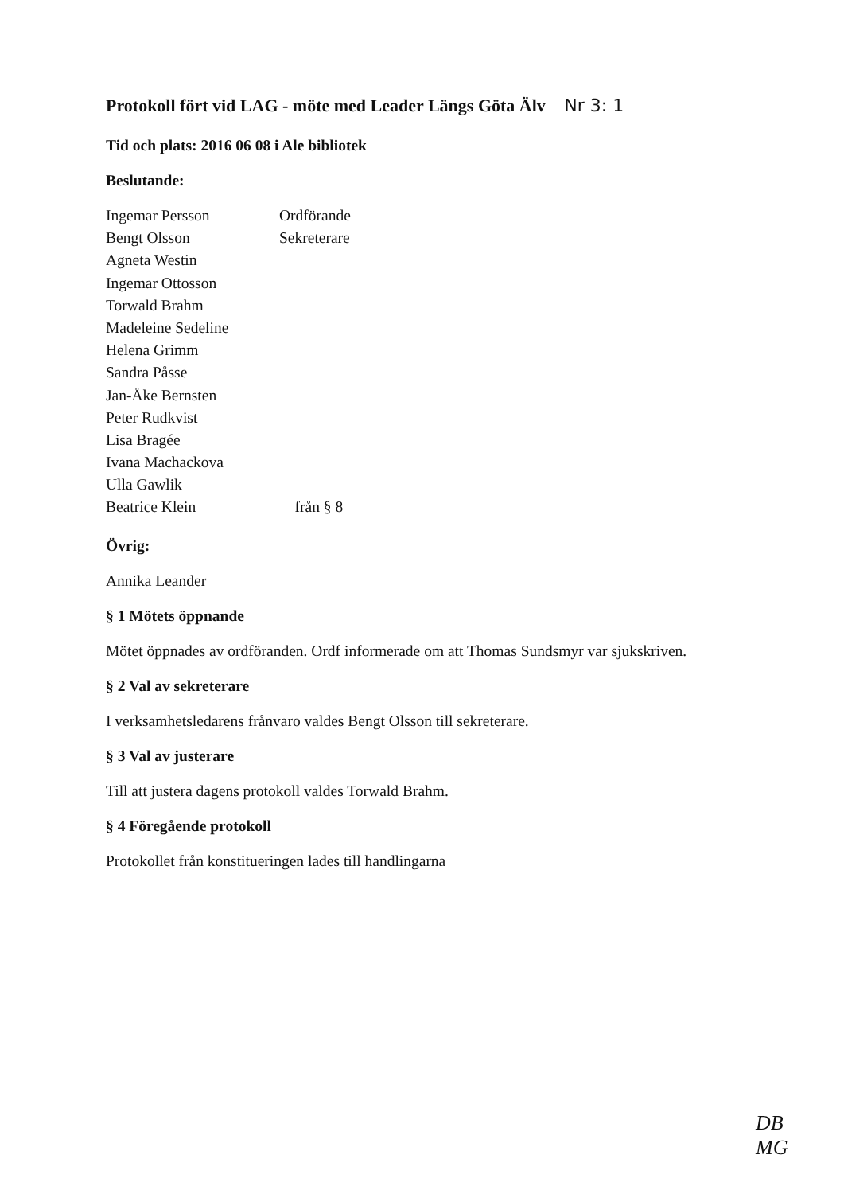Protokoll fört vid LAG - möte med Leader Längs Göta Älv Nr 3: 1
Tid och plats: 2016 06 08 i Ale bibliotek
Beslutande:
| Ingemar Persson | Ordförande |
| Bengt Olsson | Sekreterare |
| Agneta Westin | |
| Ingemar Ottosson | |
| Torwald Brahm | |
| Madeleine Sedeline | |
| Helena Grimm | |
| Sandra Påsse | |
| Jan-Åke Bernsten | |
| Peter Rudkvist | |
| Lisa Bragée | |
| Ivana Machackova | |
| Ulla Gawlik | |
| Beatrice Klein | från § 8 |
Övrig:
Annika Leander
§ 1 Mötets öppnande
Mötet öppnades av ordföranden. Ordf informerade om att Thomas Sundsmyr var sjukskriven.
§ 2 Val av sekreterare
I verksamhetsledarens frånvaro valdes Bengt Olsson till sekreterare.
§ 3 Val av justerare
Till att justera dagens protokoll valdes Torwald Brahm.
§ 4 Föregående protokoll
Protokollet från konstitueringen lades till handlingarna
DB
MG